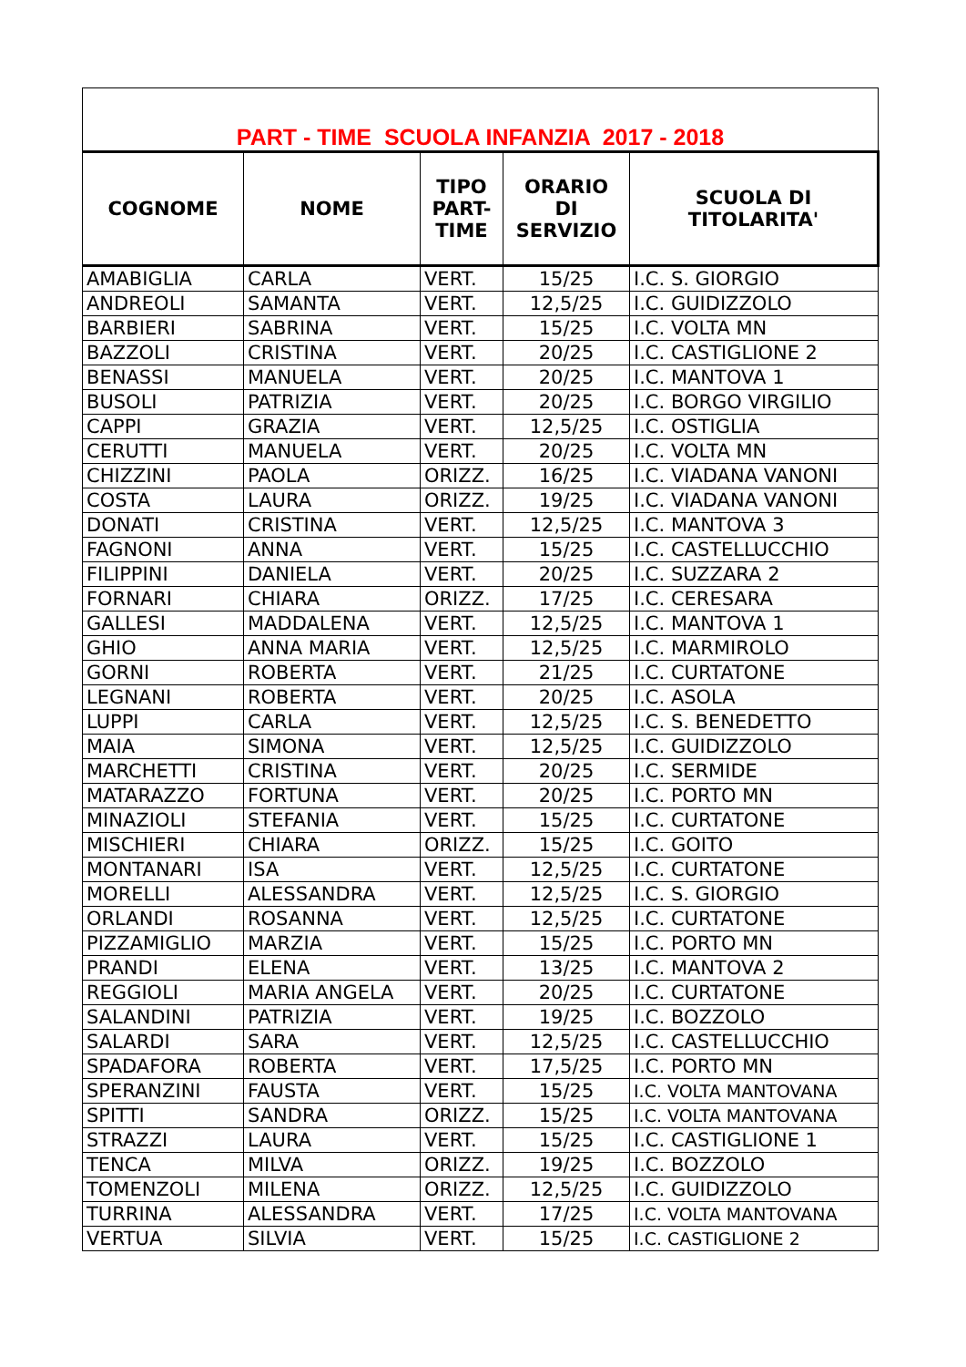| PART - TIME SCUOLA INFANZIA 2017 - 2018 | | | | |
| COGNOME | NOME | TIPO PART- TIME | ORARIO DI SERVIZIO | SCUOLA DI TITOLARITA' |
| AMABIGLIA | CARLA | VERT. | 15/25 | I.C. S. GIORGIO |
| ANDREOLI | SAMANTA | VERT. | 12,5/25 | I.C. GUIDIZZOLO |
| BARBIERI | SABRINA | VERT. | 15/25 | I.C. VOLTA MN |
| BAZZOLI | CRISTINA | VERT. | 20/25 | I.C. CASTIGLIONE 2 |
| BENASSI | MANUELA | VERT. | 20/25 | I.C. MANTOVA 1 |
| BUSOLI | PATRIZIA | VERT. | 20/25 | I.C. BORGO VIRGILIO |
| CAPPI | GRAZIA | VERT. | 12,5/25 | I.C. OSTIGLIA |
| CERUTTI | MANUELA | VERT. | 20/25 | I.C. VOLTA MN |
| CHIZZINI | PAOLA | ORIZZ. | 16/25 | I.C. VIADANA VANONI |
| COSTA | LAURA | ORIZZ. | 19/25 | I.C. VIADANA VANONI |
| DONATI | CRISTINA | VERT. | 12,5/25 | I.C. MANTOVA 3 |
| FAGNONI | ANNA | VERT. | 15/25 | I.C. CASTELLUCCHIO |
| FILIPPINI | DANIELA | VERT. | 20/25 | I.C. SUZZARA 2 |
| FORNARI | CHIARA | ORIZZ. | 17/25 | I.C. CERESARA |
| GALLESI | MADDALENA | VERT. | 12,5/25 | I.C. MANTOVA 1 |
| GHIO | ANNA MARIA | VERT. | 12,5/25 | I.C. MARMIROLO |
| GORNI | ROBERTA | VERT. | 21/25 | I.C. CURTATONE |
| LEGNANI | ROBERTA | VERT. | 20/25 | I.C. ASOLA |
| LUPPI | CARLA | VERT. | 12,5/25 | I.C. S. BENEDETTO |
| MAIA | SIMONA | VERT. | 12,5/25 | I.C. GUIDIZZOLO |
| MARCHETTI | CRISTINA | VERT. | 20/25 | I.C. SERMIDE |
| MATARAZZO | FORTUNA | VERT. | 20/25 | I.C. PORTO MN |
| MINAZIOLI | STEFANIA | VERT. | 15/25 | I.C. CURTATONE |
| MISCHIERI | CHIARA | ORIZZ. | 15/25 | I.C. GOITO |
| MONTANARI | ISA | VERT. | 12,5/25 | I.C. CURTATONE |
| MORELLI | ALESSANDRA | VERT. | 12,5/25 | I.C. S. GIORGIO |
| ORLANDI | ROSANNA | VERT. | 12,5/25 | I.C. CURTATONE |
| PIZZAMIGLIO | MARZIA | VERT. | 15/25 | I.C. PORTO MN |
| PRANDI | ELENA | VERT. | 13/25 | I.C. MANTOVA 2 |
| REGGIOLI | MARIA ANGELA | VERT. | 20/25 | I.C. CURTATONE |
| SALANDINI | PATRIZIA | VERT. | 19/25 | I.C. BOZZOLO |
| SALARDI | SARA | VERT. | 12,5/25 | I.C. CASTELLUCCHIO |
| SPADAFORA | ROBERTA | VERT. | 17,5/25 | I.C. PORTO MN |
| SPERANZINI | FAUSTA | VERT. | 15/25 | I.C. VOLTA MANTOVANA |
| SPITTI | SANDRA | ORIZZ. | 15/25 | I.C. VOLTA MANTOVANA |
| STRAZZI | LAURA | VERT. | 15/25 | I.C. CASTIGLIONE 1 |
| TENCA | MILVA | ORIZZ. | 19/25 | I.C. BOZZOLO |
| TOMENZOLI | MILENA | ORIZZ. | 12,5/25 | I.C. GUIDIZZOLO |
| TURRINA | ALESSANDRA | VERT. | 17/25 | I.C. VOLTA MANTOVANA |
| VERTUA | SILVIA | VERT. | 15/25 | I.C. CASTIGLIONE 2 |